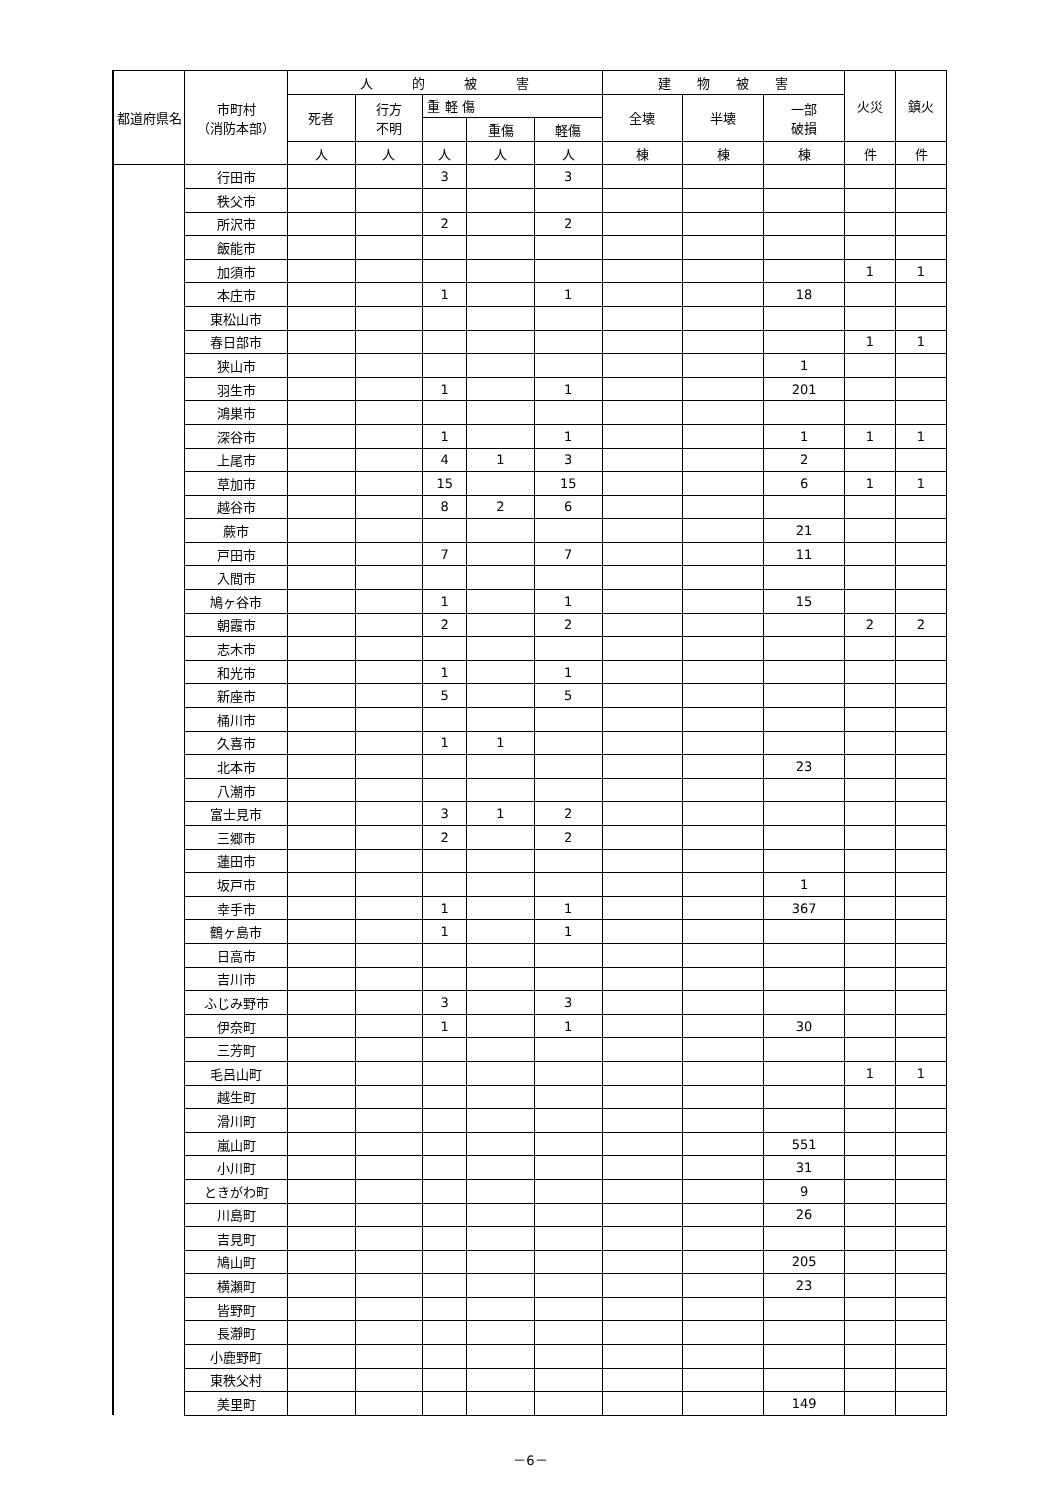| 都道府県名 | 市町村 （消防本部） | 人 的 被 害 | | | | | 建 物 被 害 | | | 火災 | 鎮火 |
| --- | --- | --- | --- | --- | --- | --- | --- | --- | --- | --- | --- |
| | | 死者 | 行方 不明 | 重 軽 傷 | | | 全壊 | 半壊 | 一部 破損 | | |
| | | | | | 重傷 | 軽傷 | | | | | |
| | | 人 | 人 | 人 | 人 | 人 | 棟 | 棟 | 棟 | 件 | 件 |
| | 行田市 | | | 3 | | 3 | | | | | |
| | 秩父市 | | | | | | | | | | |
| | 所沢市 | | | 2 | | 2 | | | | | |
| | 飯能市 | | | | | | | | | | |
| | 加須市 | | | | | | | | | 1 | 1 |
| | 本庄市 | | | 1 | | 1 | | | 18 | | |
| | 東松山市 | | | | | | | | | | |
| | 春日部市 | | | | | | | | | 1 | 1 |
| | 狭山市 | | | | | | | | 1 | | |
| | 羽生市 | | | 1 | | 1 | | | 201 | | |
| | 鴻巣市 | | | | | | | | | | |
| | 深谷市 | | | 1 | | 1 | | | 1 | 1 | 1 |
| | 上尾市 | | | 4 | 1 | 3 | | | 2 | | |
| | 草加市 | | | 15 | | 15 | | | 6 | 1 | 1 |
| | 越谷市 | | | 8 | 2 | 6 | | | | | |
| | 蕨市 | | | | | | | | 21 | | |
| | 戸田市 | | | 7 | | 7 | | | 11 | | |
| | 入間市 | | | | | | | | | | |
| | 鳩ヶ谷市 | | | 1 | | 1 | | | 15 | | |
| | 朝霞市 | | | 2 | | 2 | | | | 2 | 2 |
| | 志木市 | | | | | | | | | | |
| | 和光市 | | | 1 | | 1 | | | | | |
| | 新座市 | | | 5 | | 5 | | | | | |
| | 桶川市 | | | | | | | | | | |
| | 久喜市 | | | 1 | 1 | | | | | | |
| | 北本市 | | | | | | | | 23 | | |
| | 八潮市 | | | | | | | | | | |
| | 富士見市 | | | 3 | 1 | 2 | | | | | |
| | 三郷市 | | | 2 | | 2 | | | | | |
| | 蓮田市 | | | | | | | | | | |
| | 坂戸市 | | | | | | | | 1 | | |
| | 幸手市 | | | 1 | | 1 | | | 367 | | |
| | 鶴ヶ島市 | | | 1 | | 1 | | | | | |
| | 日高市 | | | | | | | | | | |
| | 吉川市 | | | | | | | | | | |
| | ふじみ野市 | | | 3 | | 3 | | | | | |
| | 伊奈町 | | | 1 | | 1 | | | 30 | | |
| | 三芳町 | | | | | | | | | | |
| | 毛呂山町 | | | | | | | | | 1 | 1 |
| | 越生町 | | | | | | | | | | |
| | 滑川町 | | | | | | | | | | |
| | 嵐山町 | | | | | | | | 551 | | |
| | 小川町 | | | | | | | | 31 | | |
| | ときがわ町 | | | | | | | | 9 | | |
| | 川島町 | | | | | | | | 26 | | |
| | 吉見町 | | | | | | | | | | |
| | 鳩山町 | | | | | | | | 205 | | |
| | 横瀬町 | | | | | | | | 23 | | |
| | 皆野町 | | | | | | | | | | |
| | 長瀞町 | | | | | | | | | | |
| | 小鹿野町 | | | | | | | | | | |
| | 東秩父村 | | | | | | | | | | |
| | 美里町 | | | | | | | | 149 | | |
－6－